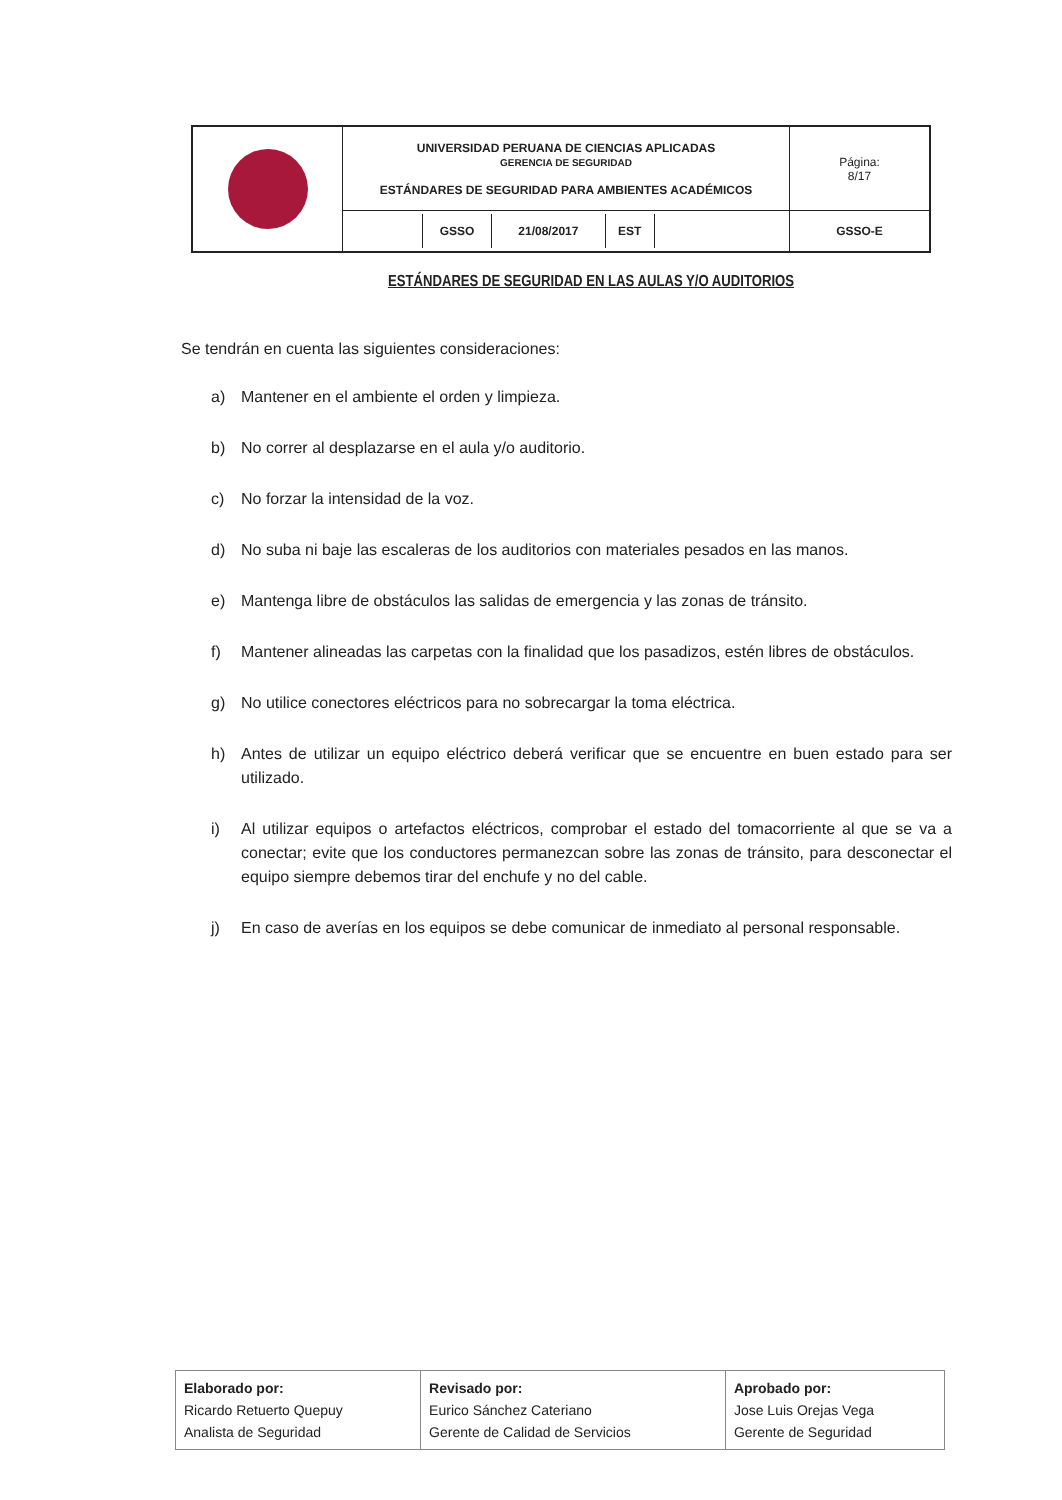| | UNIVERSIDAD PERUANA DE CIENCIAS APLICADAS GERENCIA DE SEGURIDAD ESTÁNDARES DE SEGURIDAD PARA AMBIENTES ACADÉMICOS | Página: 8/17 |
| | / / GSSO / 21/08/2017 / EST / / | GSSO-E |
ESTÁNDARES DE SEGURIDAD EN LAS AULAS Y/O AUDITORIOS
Se tendrán en cuenta las siguientes consideraciones:
a) Mantener en el ambiente el orden y limpieza.
b) No correr al desplazarse en el aula y/o auditorio.
c) No forzar la intensidad de la voz.
d) No suba ni baje las escaleras de los auditorios con materiales pesados en las manos.
e) Mantenga libre de obstáculos las salidas de emergencia y las zonas de tránsito.
f) Mantener alineadas las carpetas con la finalidad que los pasadizos, estén libres de obstáculos.
g) No utilice conectores eléctricos para no sobrecargar la toma eléctrica.
h) Antes de utilizar un equipo eléctrico deberá verificar que se encuentre en buen estado para ser utilizado.
i) Al utilizar equipos o artefactos eléctricos, comprobar el estado del tomacorriente al que se va a conectar; evite que los conductores permanezcan sobre las zonas de tránsito, para desconectar el equipo siempre debemos tirar del enchufe y no del cable.
j) En caso de averías en los equipos se debe comunicar de inmediato al personal responsable.
| Elaborado por: Ricardo Retuerto Quepuy Analista de Seguridad | Revisado por: Eurico Sánchez Cateriano Gerente de Calidad de Servicios | Aprobado por: Jose Luis Orejas Vega Gerente de Seguridad |